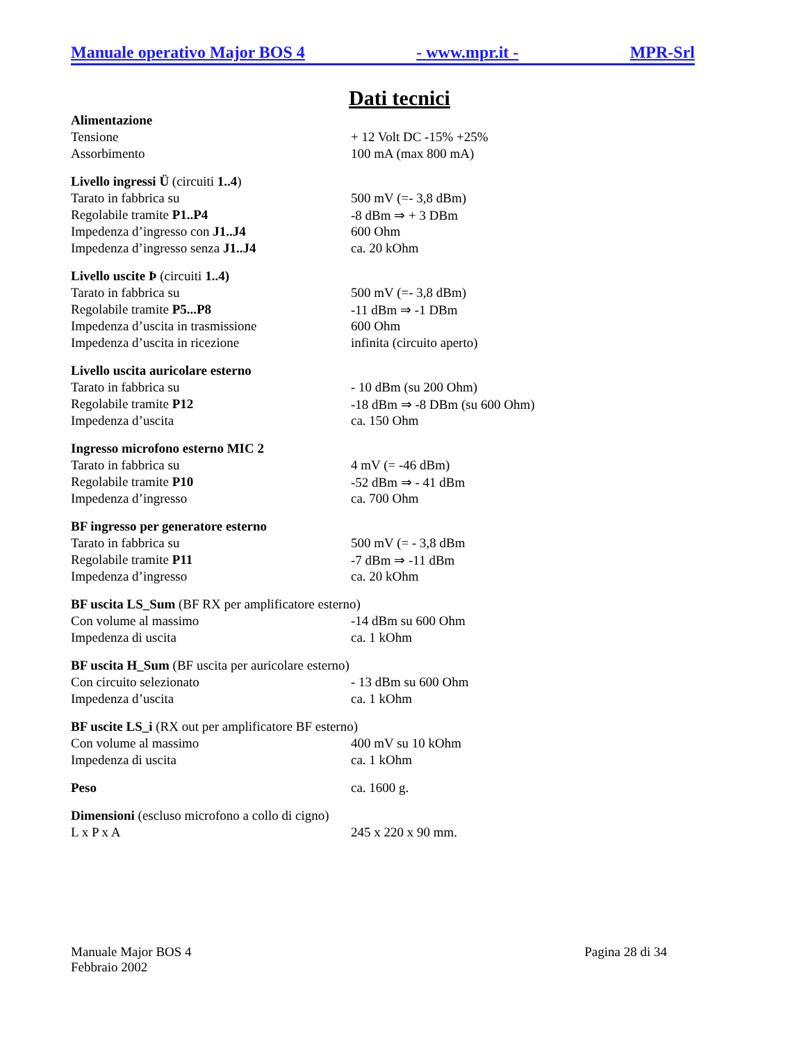Manuale operativo Major BOS 4 - www.mpr.it - MPR-Srl
Dati tecnici
| Alimentazione | |
| Tensione | + 12 Volt DC -15% +25% |
| Assorbimento | 100 mA (max 800 mA) |
| Livello ingressi Ü (circuiti 1..4 ) | |
| Tarato in fabbrica su | 500 mV (=- 3,8 dBm) |
| Regolabile tramite P1..P4 | -8 dBm ⇒ + 3 DBm |
| Impedenza d’ingresso con J1..J4 | 600 Ohm |
| Impedenza d’ingresso senza J1..J4 | ca. 20 kOhm |
| Livello uscite Þ (circuiti 1..4) | |
| Tarato in fabbrica su | 500 mV (=- 3,8 dBm) |
| Regolabile tramite P5...P8 | -11 dBm ⇒ -1 DBm |
| Impedenza d’uscita in trasmissione | 600 Ohm |
| Impedenza d’uscita in ricezione | infinita (circuito aperto) |
| Livello uscita auricolare esterno | |
| Tarato in fabbrica su | - 10 dBm (su 200 Ohm) |
| Regolabile tramite P12 | -18 dBm ⇒ -8 DBm (su 600 Ohm) |
| Impedenza d’uscita | ca. 150 Ohm |
| Ingresso microfono esterno MIC 2 | |
| Tarato in fabbrica su | 4 mV (= -46 dBm) |
| Regolabile tramite P10 | -52 dBm ⇒ - 41 dBm |
| Impedenza d’ingresso | ca. 700 Ohm |
| BF ingresso per generatore esterno | |
| Tarato in fabbrica su | 500 mV (= - 3,8 dBm |
| Regolabile tramite P11 | -7 dBm ⇒ -11 dBm |
| Impedenza d’ingresso | ca. 20 kOhm |
| BF uscita LS_Sum (BF RX per amplificatore esterno) | |
| Con volume al massimo | -14 dBm su 600 Ohm |
| Impedenza di uscita | ca. 1 kOhm |
| BF uscita H_Sum (BF uscita per auricolare esterno) | |
| Con circuito selezionato | - 13 dBm su 600 Ohm |
| Impedenza d’uscita | ca. 1 kOhm |
| BF uscite LS_i (RX out per amplificatore BF esterno) | |
| Con volume al massimo | 400 mV su 10 kOhm |
| Impedenza di uscita | ca. 1 kOhm |
| Peso | ca. 1600 g. |
| Dimensioni (escluso microfono a collo di cigno) | |
| L x P x A | 245 x 220 x 90 mm. |
Manuale Major BOS 4
Febbraio 2002
Pagina 28 di 34